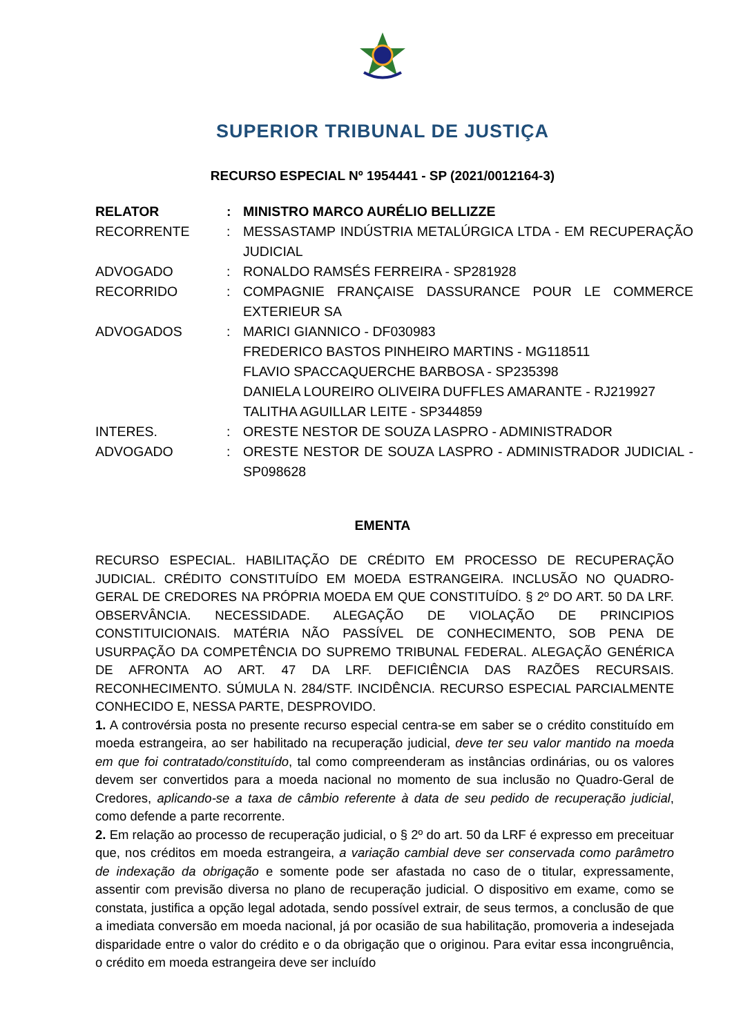SUPERIOR TRIBUNAL DE JUSTIÇA
RECURSO ESPECIAL Nº 1954441 - SP (2021/0012164-3)
| RELATOR | : | MINISTRO MARCO AURÉLIO BELLIZZE |
| RECORRENTE | : | MESSASTAMP INDÚSTRIA METALÚRGICA LTDA - EM RECUPERAÇÃO JUDICIAL |
| ADVOGADO | : | RONALDO RAMSÉS FERREIRA - SP281928 |
| RECORRIDO | : | COMPAGNIE FRANÇAISE DASSURANCE POUR LE COMMERCE EXTERIEUR SA |
| ADVOGADOS | : | MARICI GIANNICO - DF030983 FREDERICO BASTOS PINHEIRO MARTINS - MG118511 FLAVIO SPACCAQUERCHE BARBOSA - SP235398 DANIELA LOUREIRO OLIVEIRA DUFFLES AMARANTE - RJ219927 TALITHA AGUILLAR LEITE - SP344859 |
| INTERES. | : | ORESTE NESTOR DE SOUZA LASPRO - ADMINISTRADOR |
| ADVOGADO | : | ORESTE NESTOR DE SOUZA LASPRO - ADMINISTRADOR JUDICIAL - SP098628 |
EMENTA
RECURSO ESPECIAL. HABILITAÇÃO DE CRÉDITO EM PROCESSO DE RECUPERAÇÃO JUDICIAL. CRÉDITO CONSTITUÍDO EM MOEDA ESTRANGEIRA. INCLUSÃO NO QUADRO-GERAL DE CREDORES NA PRÓPRIA MOEDA EM QUE CONSTITUÍDO. § 2º DO ART. 50 DA LRF. OBSERVÂNCIA. NECESSIDADE. ALEGAÇÃO DE VIOLAÇÃO DE PRINCIPIOS CONSTITUICIONAIS. MATÉRIA NÃO PASSÍVEL DE CONHECIMENTO, SOB PENA DE USURPAÇÃO DA COMPETÊNCIA DO SUPREMO TRIBUNAL FEDERAL. ALEGAÇÃO GENÉRICA DE AFRONTA AO ART. 47 DA LRF. DEFICIÊNCIA DAS RAZÕES RECURSAIS. RECONHECIMENTO. SÚMULA N. 284/STF. INCIDÊNCIA. RECURSO ESPECIAL PARCIALMENTE CONHECIDO E, NESSA PARTE, DESPROVIDO.
1. A controvérsia posta no presente recurso especial centra-se em saber se o crédito constituído em moeda estrangeira, ao ser habilitado na recuperação judicial, deve ter seu valor mantido na moeda em que foi contratado/constituído, tal como compreenderam as instâncias ordinárias, ou os valores devem ser convertidos para a moeda nacional no momento de sua inclusão no Quadro-Geral de Credores, aplicando-se a taxa de câmbio referente à data de seu pedido de recuperação judicial, como defende a parte recorrente.
2. Em relação ao processo de recuperação judicial, o § 2º do art. 50 da LRF é expresso em preceituar que, nos créditos em moeda estrangeira, a variação cambial deve ser conservada como parâmetro de indexação da obrigação e somente pode ser afastada no caso de o titular, expressamente, assentir com previsão diversa no plano de recuperação judicial. O dispositivo em exame, como se constata, justifica a opção legal adotada, sendo possível extrair, de seus termos, a conclusão de que a imediata conversão em moeda nacional, já por ocasião de sua habilitação, promoveria a indesejada disparidade entre o valor do crédito e o da obrigação que o originou. Para evitar essa incongruência, o crédito em moeda estrangeira deve ser incluído